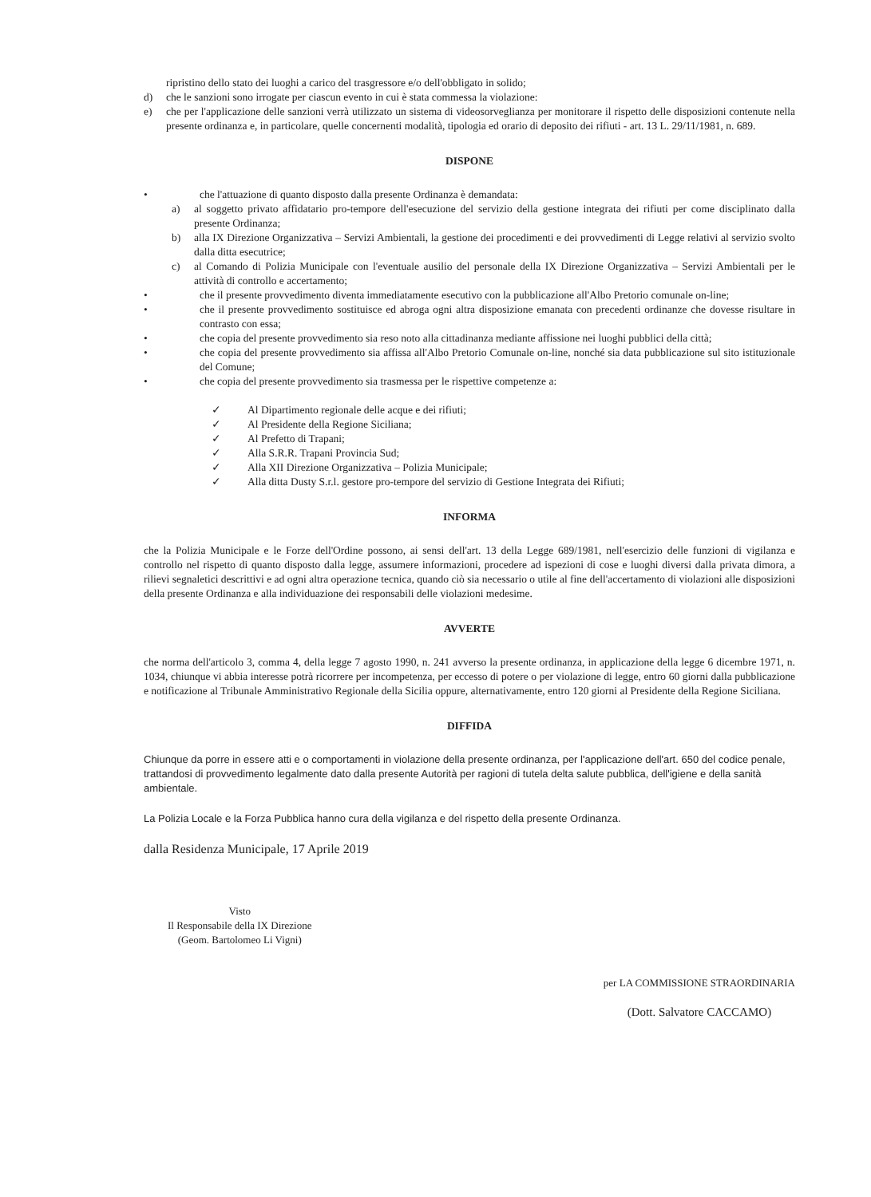ripristino dello stato dei luoghi a carico del trasgressore e/o dell'obbligato in solido;
d) che le sanzioni sono irrogate per ciascun evento in cui è stata commessa la violazione:
e) che per l'applicazione delle sanzioni verrà utilizzato un sistema di videosorveglianza per monitorare il rispetto delle disposizioni contenute nella presente ordinanza e, in particolare, quelle concernenti modalità, tipologia ed orario di deposito dei rifiuti - art. 13 L. 29/11/1981, n. 689.
DISPONE
• che l'attuazione di quanto disposto dalla presente Ordinanza è demandata:
a) al soggetto privato affidatario pro-tempore dell'esecuzione del servizio della gestione integrata dei rifiuti per come disciplinato dalla presente Ordinanza;
b) alla IX Direzione Organizzativa – Servizi Ambientali, la gestione dei procedimenti e dei provvedimenti di Legge relativi al servizio svolto dalla ditta esecutrice;
c) al Comando di Polizia Municipale con l'eventuale ausilio del personale della IX Direzione Organizzativa – Servizi Ambientali per le attività di controllo e accertamento;
• che il presente provvedimento diventa immediatamente esecutivo con la pubblicazione all'Albo Pretorio comunale on-line;
• che il presente provvedimento sostituisce ed abroga ogni altra disposizione emanata con precedenti ordinanze che dovesse risultare in contrasto con essa;
• che copia del presente provvedimento sia reso noto alla cittadinanza mediante affissione nei luoghi pubblici della città;
• che copia del presente provvedimento sia affissa all'Albo Pretorio Comunale on-line, nonché sia data pubblicazione sul sito istituzionale del Comune;
• che copia del presente provvedimento sia trasmessa per le rispettive competenze a:
✓ Al Dipartimento regionale delle acque e dei rifiuti;
✓ Al Presidente della Regione Siciliana;
✓ Al Prefetto di Trapani;
✓ Alla S.R.R. Trapani Provincia Sud;
✓ Alla XII Direzione Organizzativa – Polizia Municipale;
✓ Alla ditta Dusty S.r.l. gestore pro-tempore del servizio di Gestione Integrata dei Rifiuti;
INFORMA
che la Polizia Municipale e le Forze dell'Ordine possono, ai sensi dell'art. 13 della Legge 689/1981, nell'esercizio delle funzioni di vigilanza e controllo nel rispetto di quanto disposto dalla legge, assumere informazioni, procedere ad ispezioni di cose e luoghi diversi dalla privata dimora, a rilievi segnaletici descrittivi e ad ogni altra operazione tecnica, quando ciò sia necessario o utile al fine dell'accertamento di violazioni alle disposizioni della presente Ordinanza e alla individuazione dei responsabili delle violazioni medesime.
AVVERTE
che norma dell'articolo 3, comma 4, della legge 7 agosto 1990, n. 241 avverso la presente ordinanza, in applicazione della legge 6 dicembre 1971, n. 1034, chiunque vi abbia interesse potrà ricorrere per incompetenza, per eccesso di potere o per violazione di legge, entro 60 giorni dalla pubblicazione e notificazione al Tribunale Amministrativo Regionale della Sicilia oppure, alternativamente, entro 120 giorni al Presidente della Regione Siciliana.
DIFFIDA
Chiunque da porre in essere atti e o comportamenti in violazione della presente ordinanza, per l'applicazione dell'art. 650 del codice penale, trattandosi di provvedimento legalmente dato dalla presente Autorità per ragioni di tutela delta salute pubblica, dell'igiene e della sanità ambientale.
La Polizia Locale e la Forza Pubblica hanno cura della vigilanza e del rispetto della presente Ordinanza.
dalla Residenza Municipale, 17 Aprile 2019
Visto
Il Responsabile della IX Direzione
(Geom. Bartolomeo Li Vigni)
per LA COMMISSIONE STRAORDINARIA
(Dott. Salvatore CACCAMO)